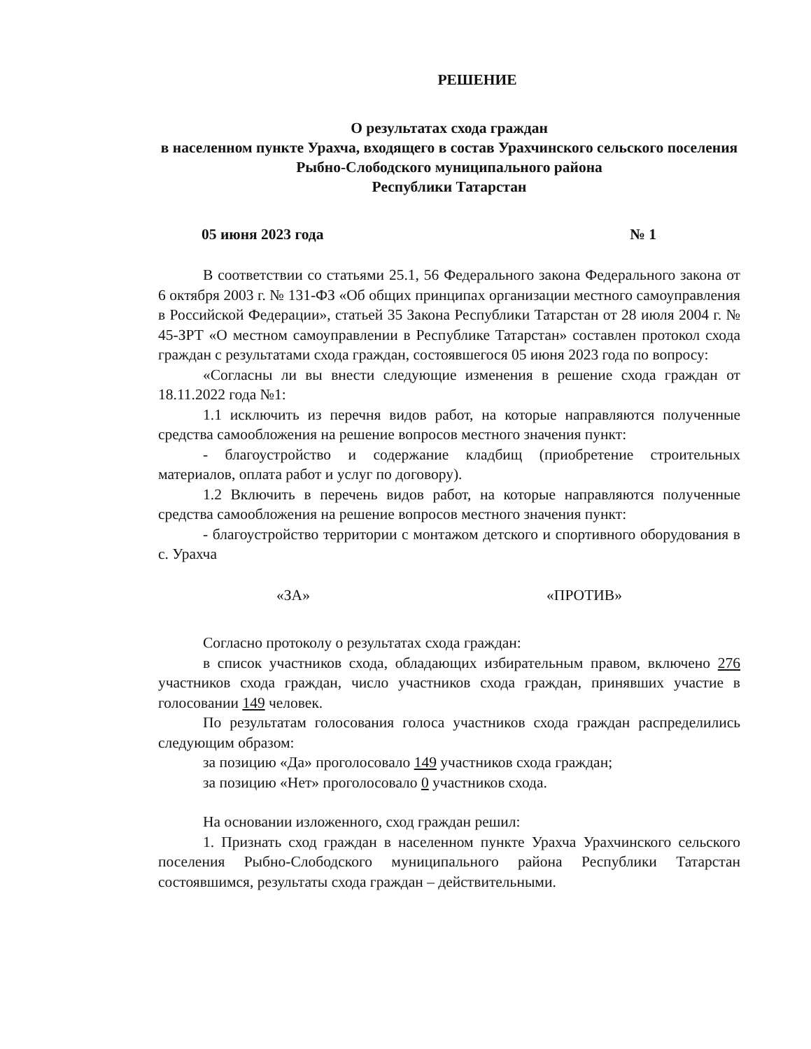РЕШЕНИЕ
О результатах схода граждан
в населенном пункте Урахча, входящего в состав Урахчинского сельского поселения Рыбно-Слободского муниципального района
Республики Татарстан
05 июня 2023 года № 1
В соответствии со статьями 25.1, 56 Федерального закона Федерального закона от 6 октября 2003 г. № 131-ФЗ «Об общих принципах организации местного самоуправления в Российской Федерации», статьей 35 Закона Республики Татарстан от 28 июля 2004 г. № 45-ЗРТ «О местном самоуправлении в Республике Татарстан» составлен протокол схода граждан с результатами схода граждан, состоявшегося 05 июня 2023 года по вопросу:
«Согласны ли вы внести следующие изменения в решение схода граждан от 18.11.2022 года №1:
1.1 исключить из перечня видов работ, на которые направляются полученные средства самообложения на решение вопросов местного значения пункт:
- благоустройство и содержание кладбищ (приобретение строительных материалов, оплата работ и услуг по договору).
1.2 Включить в перечень видов работ, на которые направляются полученные средства самообложения на решение вопросов местного значения пункт:
- благоустройство территории с монтажом детского и спортивного оборудования в с. Урахча
«ЗА» «ПРОТИВ»
Согласно протоколу о результатах схода граждан:
в список участников схода, обладающих избирательным правом, включено 276 участников схода граждан, число участников схода граждан, принявших участие в голосовании 149 человек.
По результатам голосования голоса участников схода граждан распределились следующим образом:
за позицию «Да» проголосовало 149 участников схода граждан;
за позицию «Нет» проголосовало 0 участников схода.
На основании изложенного, сход граждан решил:
1. Признать сход граждан в населенном пункте Урахча Урахчинского сельского поселения Рыбно-Слободского муниципального района Республики Татарстан состоявшимся, результаты схода граждан – действительными.